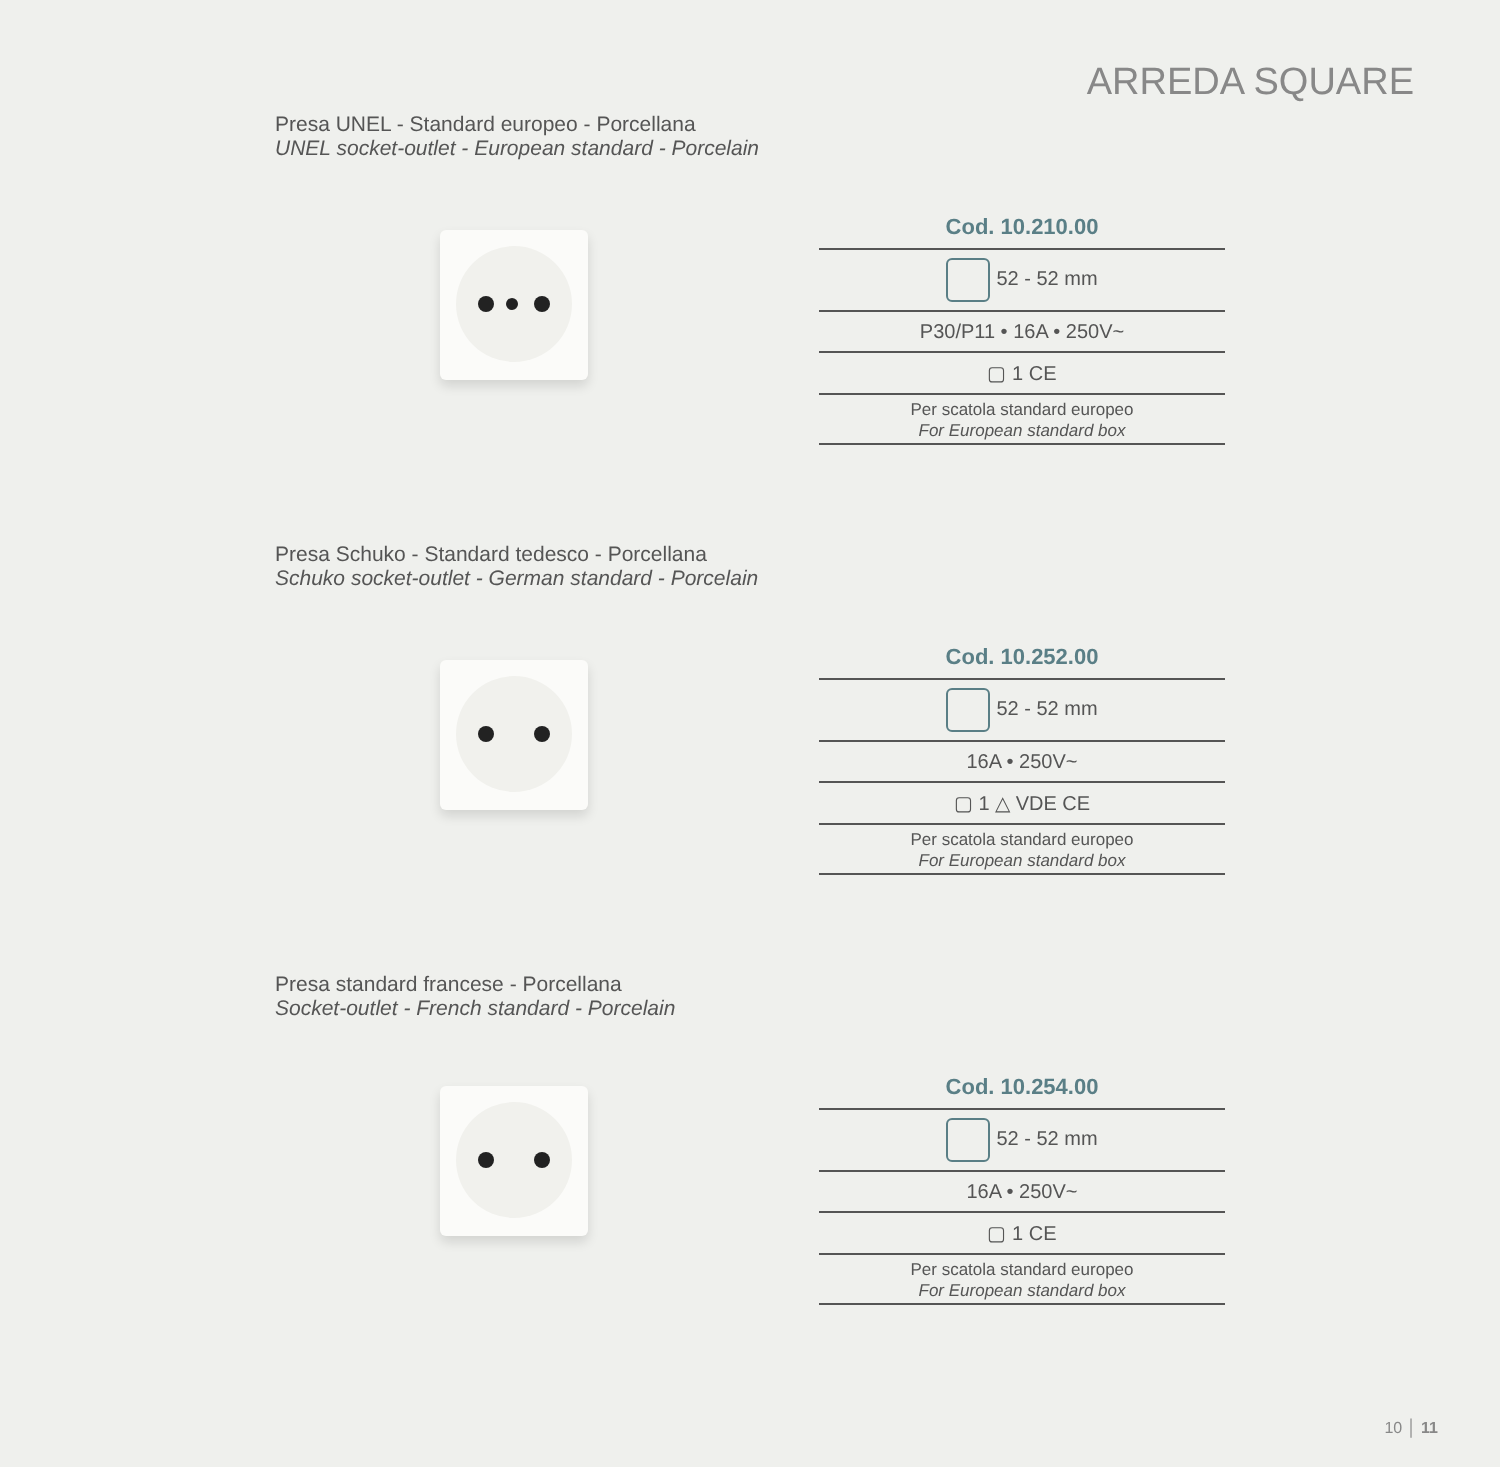ARREDA SQUARE
Presa UNEL - Standard europeo - Porcellana
UNEL socket-outlet - European standard - Porcelain
| Cod. 10.210.00 |
| --- |
| 52 - 52 mm |
| P30/P11 • 16A • 250V~ |
| ▢ 1 CE |
| Per scatola standard europeo For European standard box |
Presa Schuko - Standard tedesco - Porcellana
Schuko socket-outlet - German standard - Porcelain
| Cod. 10.252.00 |
| --- |
| 52 - 52 mm |
| 16A • 250V~ |
| ▢ 1 △ VDE CE |
| Per scatola standard europeo For European standard box |
Presa standard francese - Porcellana
Socket-outlet - French standard - Porcelain
| Cod. 10.254.00 |
| --- |
| 52 - 52 mm |
| 16A • 250V~ |
| ▢ 1 CE |
| Per scatola standard europeo For European standard box |
10 │ 11